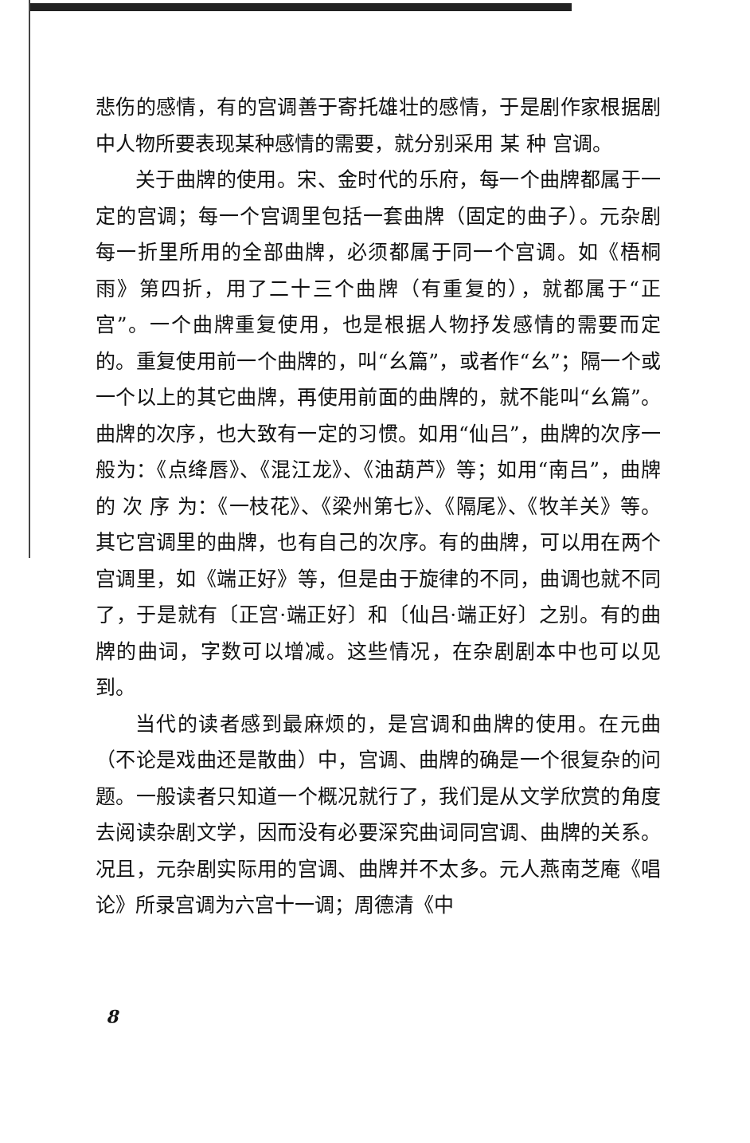悲伤的感情，有的宫调善于寄托雄壮的感情，于是剧作家根据剧中人物所要表现某种感情的需要，就分别采用 某 种 宫调。
关于曲牌的使用。宋、金时代的乐府，每一个曲牌都属于一定的宫调；每一个宫调里包括一套曲牌（固定的曲子）。元杂剧每一折里所用的全部曲牌，必须都属于同一个宫调。如《梧桐雨》第四折，用了二十三个曲牌（有重复的），就都属于“正宫”。一个曲牌重复使用，也是根据人物抒发感情的需要而定的。重复使用前一个曲牌的，叫“幺篇”，或者作“幺”；隔一个或一个以上的其它曲牌，再使用前面的曲牌的，就不能叫“幺篇”。曲牌的次序，也大致有一定的习惯。如用“仙吕”，曲牌的次序一般为：《点绛唇》、《混江龙》、《油葫芦》等；如用“南吕”，曲牌的 次 序 为：《一枝花》、《梁州第七》、《隔尾》、《牧羊关》等。其它宫调里的曲牌，也有自己的次序。有的曲牌，可以用在两个宫调里，如《端正好》等，但是由于旋律的不同，曲调也就不同了，于是就有〔正宫·端正好〕和〔仙吕·端正好〕之别。有的曲牌的曲词，字数可以增减。这些情况，在杂剧剧本中也可以见到。
当代的读者感到最麻烦的，是宫调和曲牌的使用。在元曲（不论是戏曲还是散曲）中，宫调、曲牌的确是一个很复杂的问题。一般读者只知道一个概况就行了，我们是从文学欣赏的角度去阅读杂剧文学，因而没有必要深究曲词同宫调、曲牌的关系。况且，元杂剧实际用的宫调、曲牌并不太多。元人燕南芝庵《唱论》所录宫调为六宫十一调；周德清《中
8